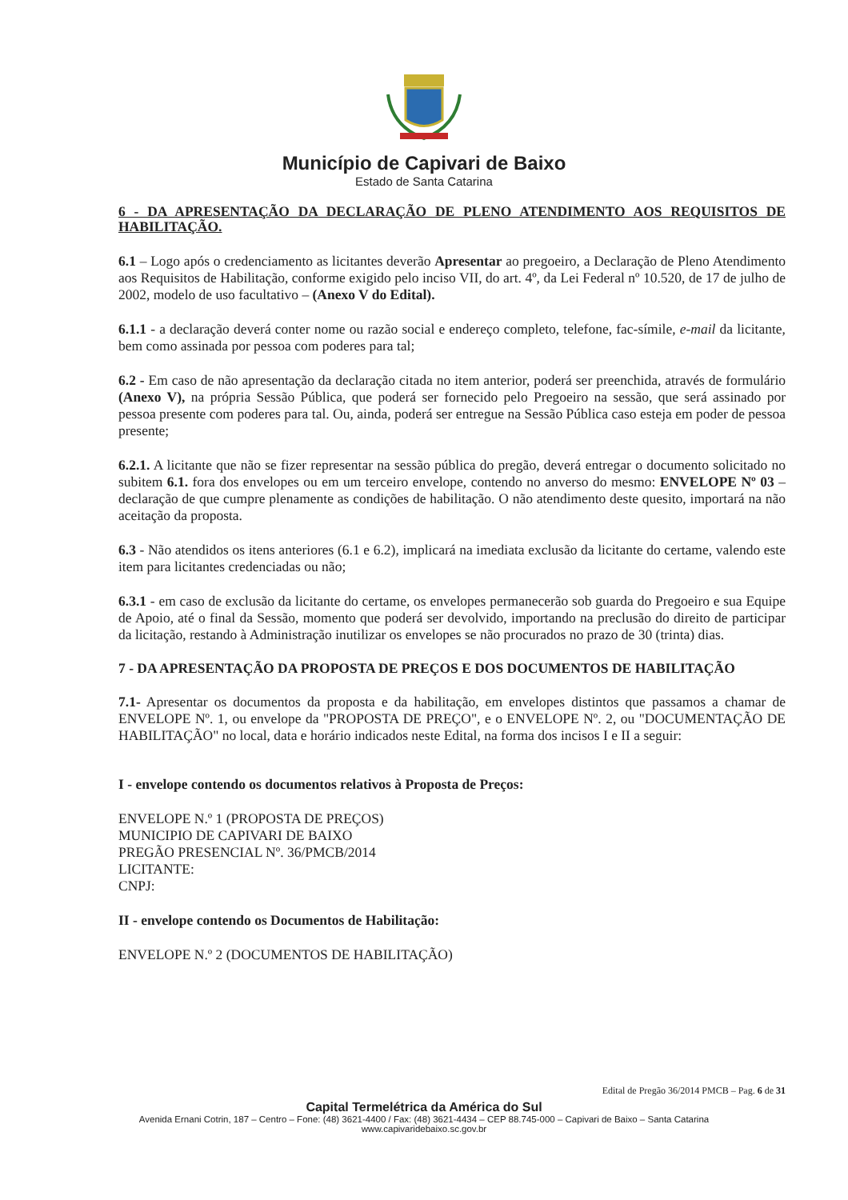Município de Capivari de Baixo
Estado de Santa Catarina
6 - DA APRESENTAÇÃO DA DECLARAÇÃO DE PLENO ATENDIMENTO AOS REQUISITOS DE HABILITAÇÃO.
6.1 – Logo após o credenciamento as licitantes deverão Apresentar ao pregoeiro, a Declaração de Pleno Atendimento aos Requisitos de Habilitação, conforme exigido pelo inciso VII, do art. 4º, da Lei Federal nº 10.520, de 17 de julho de 2002, modelo de uso facultativo – (Anexo V do Edital).
6.1.1 - a declaração deverá conter nome ou razão social e endereço completo, telefone, fac-símile, e-mail da licitante, bem como assinada por pessoa com poderes para tal;
6.2 - Em caso de não apresentação da declaração citada no item anterior, poderá ser preenchida, através de formulário (Anexo V), na própria Sessão Pública, que poderá ser fornecido pelo Pregoeiro na sessão, que será assinado por pessoa presente com poderes para tal. Ou, ainda, poderá ser entregue na Sessão Pública caso esteja em poder de pessoa presente;
6.2.1. A licitante que não se fizer representar na sessão pública do pregão, deverá entregar o documento solicitado no subitem 6.1. fora dos envelopes ou em um terceiro envelope, contendo no anverso do mesmo: ENVELOPE Nº 03 – declaração de que cumpre plenamente as condições de habilitação. O não atendimento deste quesito, importará na não aceitação da proposta.
6.3 - Não atendidos os itens anteriores (6.1 e 6.2), implicará na imediata exclusão da licitante do certame, valendo este item para licitantes credenciadas ou não;
6.3.1 - em caso de exclusão da licitante do certame, os envelopes permanecerão sob guarda do Pregoeiro e sua Equipe de Apoio, até o final da Sessão, momento que poderá ser devolvido, importando na preclusão do direito de participar da licitação, restando à Administração inutilizar os envelopes se não procurados no prazo de 30 (trinta) dias.
7 - DA APRESENTAÇÃO DA PROPOSTA DE PREÇOS E DOS DOCUMENTOS DE HABILITAÇÃO
7.1- Apresentar os documentos da proposta e da habilitação, em envelopes distintos que passamos a chamar de ENVELOPE Nº. 1, ou envelope da "PROPOSTA DE PREÇO", e o ENVELOPE Nº. 2, ou "DOCUMENTAÇÃO DE HABILITAÇÃO" no local, data e horário indicados neste Edital, na forma dos incisos I e II a seguir:
I - envelope contendo os documentos relativos à Proposta de Preços:
ENVELOPE N.º 1 (PROPOSTA DE PREÇOS)
MUNICIPIO DE CAPIVARI DE BAIXO
PREGÃO PRESENCIAL Nº. 36/PMCB/2014
LICITANTE:
CNPJ:
II - envelope contendo os Documentos de Habilitação:
ENVELOPE N.º 2 (DOCUMENTOS DE HABILITAÇÃO)
Edital de Pregão 36/2014 PMCB – Pag. 6 de 31
Capital Termelétrica da América do Sul
Avenida Ernani Cotrin, 187 – Centro – Fone: (48) 3621-4400 / Fax: (48) 3621-4434 – CEP 88.745-000 – Capivari de Baixo – Santa Catarina
www.capivaridebaixo.sc.gov.br